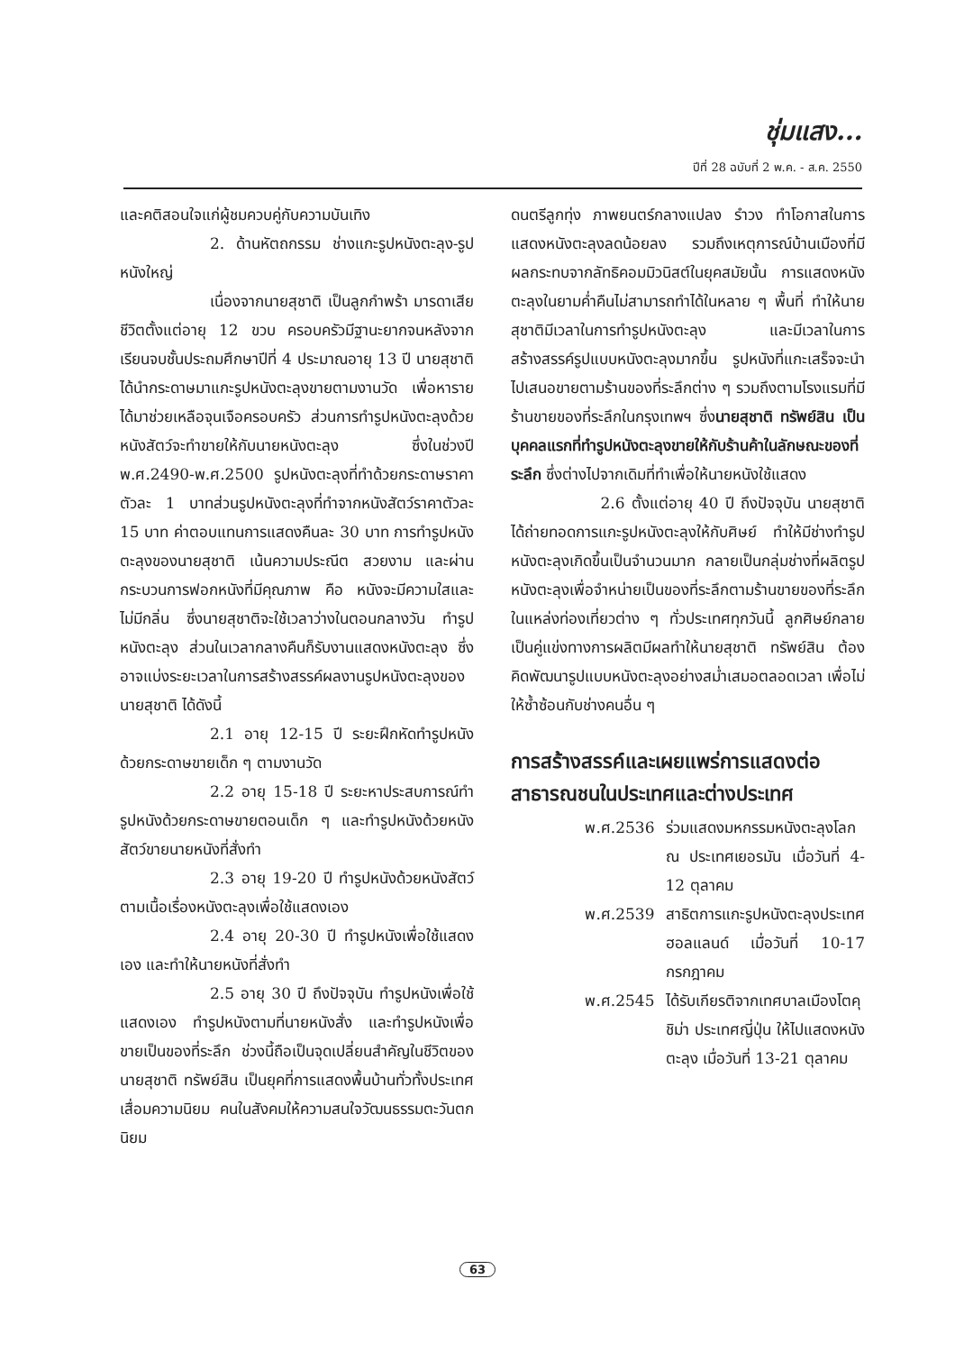ชุ่มแสง...
ปีที่ 28 ฉบับที่ 2 พ.ค. - ส.ค. 2550
และคติสอนใจแก่ผู้ชมควบคู่กับความบันเทิง
2. ด้านหัตถกรรม ช่างแกะรูปหนังตะลุง-รูปหนังใหญ่
เนื่องจากนายสุชาติ เป็นลูกกำพร้า มารดาเสียชีวิตตั้งแต่อายุ 12 ขวบ ครอบครัวมีฐานะยากจนหลังจากเรียนจบชั้นประถมศึกษาปีที่ 4 ประมาณอายุ 13 ปี นายสุชาติ ได้นำกระดาษมาแกะรูปหนังตะลุงขายตามงานวัด เพื่อหารายได้มาช่วยเหลือจุนเจือครอบครัว ส่วนการทำรูปหนังตะลุงด้วยหนังสัตว์จะทำขายให้กับนายหนังตะลุง ซึ่งในช่วงปี พ.ศ.2490-พ.ศ.2500 รูปหนังตะลุงที่ทำด้วยกระดาษราคา ตัวละ 1 บาทส่วนรูปหนังตะลุงที่ทำจากหนังสัตว์ราคาตัวละ 15 บาท ค่าตอบแทนการแสดงคืนละ 30 บาท การทำรูปหนังตะลุงของนายสุชาติ เน้นความประณีต สวยงาม และผ่านกระบวนการฟอกหนังที่มีคุณภาพ คือ หนังจะมีความใสและไม่มีกลิ่น ซึ่งนายสุชาติจะใช้เวลาว่างในตอนกลางวัน ทำรูปหนังตะลุง ส่วนในเวลากลางคืนก็รับงานแสดงหนังตะลุง ซึ่งอาจแบ่งระยะเวลาในการสร้างสรรค์ผลงานรูปหนังตะลุงของนายสุชาติ ได้ดังนี้
2.1 อายุ 12-15 ปี ระยะฝึกหัดทำรูปหนังด้วยกระดาษขายเด็ก ๆ ตามงานวัด
2.2 อายุ 15-18 ปี ระยะหาประสบการณ์ทำรูปหนังด้วยกระดาษขายตอนเด็ก ๆ และทำรูปหนังด้วยหนังสัตว์ขายนายหนังที่สั่งทำ
2.3 อายุ 19-20 ปี ทำรูปหนังด้วยหนังสัตว์ตามเนื้อเรื่องหนังตะลุงเพื่อใช้แสดงเอง
2.4 อายุ 20-30 ปี ทำรูปหนังเพื่อใช้แสดงเอง และทำให้นายหนังที่สั่งทำ
2.5 อายุ 30 ปี ถึงปัจจุบัน ทำรูปหนังเพื่อใช้แสดงเอง ทำรูปหนังตามที่นายหนังสั่ง และทำรูปหนังเพื่อขายเป็นของที่ระลึก ช่วงนี้ถือเป็นจุดเปลี่ยนสำคัญในชีวิตของนายสุชาติ ทรัพย์สิน เป็นยุคที่การแสดงพื้นบ้านทั่วทั้งประเทศเสื่อมความนิยม คนในสังคมให้ความสนใจวัฒนธรรมตะวันตก นิยม
ดนตรีลูกทุ่ง ภาพยนตร์กลางแปลง รำวง ทำโอกาสในการแสดงหนังตะลุงลดน้อยลง รวมถึงเหตุการณ์บ้านเมืองที่มีผลกระทบจากลัทธิคอมมิวนิสต์ในยุคสมัยนั้น การแสดงหนังตะลุงในยามค่ำคืนไม่สามารถทำได้ในหลาย ๆ พื้นที่ ทำให้นายสุชาติมีเวลาในการทำรูปหนังตะลุง และมีเวลาในการสร้างสรรค์รูปแบบหนังตะลุงมากขึ้น รูปหนังที่แกะเสร็จจะนำไปเสนอขายตามร้านของที่ระลึกต่าง ๆ รวมถึงตามโรงแรมที่มีร้านขายของที่ระลึกในกรุงเทพฯ ซึ่งนายสุชาติ ทรัพย์สิน เป็นบุคคลแรกที่ทำรูปหนังตะลุงขายให้กับร้านค้าในลักษณะของที่ระลึก ซึ่งต่างไปจากเดิมที่ทำเพื่อให้นายหนังใช้แสดง
2.6 ตั้งแต่อายุ 40 ปี ถึงปัจจุบัน นายสุชาติได้ถ่ายทอดการแกะรูปหนังตะลุงให้กับศิษย์ ทำให้มีช่างทำรูปหนังตะลุงเกิดขึ้นเป็นจำนวนมาก กลายเป็นกลุ่มช่างที่ผลิตรูปหนังตะลุงเพื่อจำหน่ายเป็นของที่ระลึกตามร้านขายของที่ระลึกในแหล่งท่องเที่ยวต่าง ๆ ทั่วประเทศทุกวันนี้ ลูกศิษย์กลายเป็นคู่แข่งทางการผลิตมีผลทำให้นายสุชาติ ทรัพย์สิน ต้องคิดพัฒนารูปแบบหนังตะลุงอย่างสม่ำเสมอตลอดเวลา เพื่อไม่ให้ซ้ำซ้อนกับช่างคนอื่น ๆ
การสร้างสรรค์และเผยแพร่การแสดงต่อสาธารณชนในประเทศและต่างประเทศ
พ.ศ.2536 ร่วมแสดงมหกรรมหนังตะลุงโลก ณ ประเทศเยอรมัน เมื่อวันที่ 4-12 ตุลาคม
พ.ศ.2539 สาธิตการแกะรูปหนังตะลุงประเทศฮอลแลนด์ เมื่อวันที่ 10-17 กรกฎาคม
พ.ศ.2545 ได้รับเกียรติจากเทศบาลเมืองโตคุชิม่า ประเทศญี่ปุ่น ให้ไปแสดงหนังตะลุง เมื่อวันที่ 13-21 ตุลาคม
63